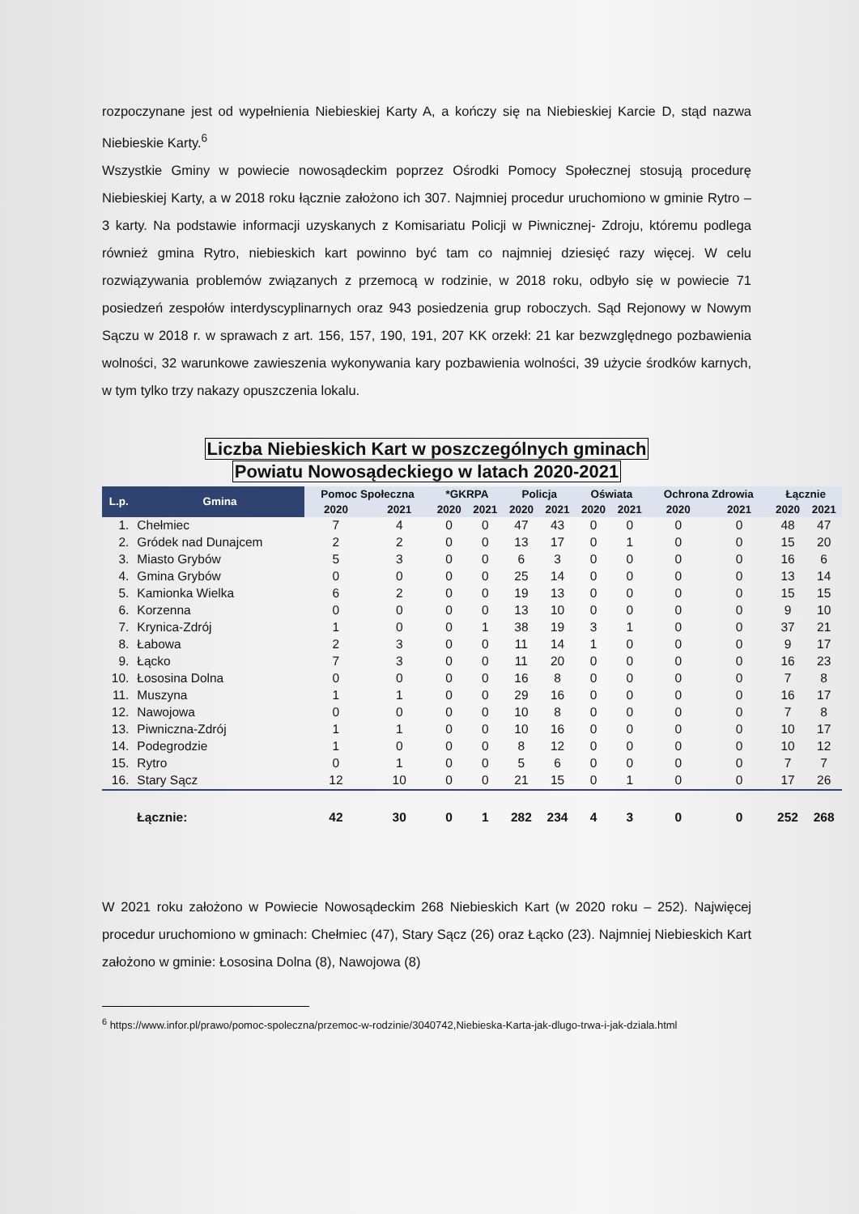rozpoczynane jest od wypełnienia Niebieskiej Karty A, a kończy się na Niebieskiej Karcie D, stąd nazwa Niebieskie Karty.<sup>6</sup>
Wszystkie Gminy w powiecie nowosądeckim poprzez Ośrodki Pomocy Społecznej stosują procedurę Niebieskiej Karty, a w 2018 roku łącznie założono ich 307. Najmniej procedur uruchomiono w gminie Rytro – 3 karty. Na podstawie informacji uzyskanych z Komisariatu Policji w Piwnicznej- Zdroju, któremu podlega również gmina Rytro, niebieskich kart powinno być tam co najmniej dziesięć razy więcej. W celu rozwiązywania problemów związanych z przemocą w rodzinie, w 2018 roku, odbyło się w powiecie 71 posiedzeń zespołów interdyscyplinarnych oraz 943 posiedzenia grup roboczych. Sąd Rejonowy w Nowym Sączu w 2018 r. w sprawach z art. 156, 157, 190, 191, 207 KK orzekł: 21 kar bezwzględnego pozbawienia wolności, 32 warunkowe zawieszenia wykonywania kary pozbawienia wolności, 39 użycie środków karnych, w tym tylko trzy nakazy opuszczenia lokalu.
Liczba Niebieskich Kart w poszczególnych gminach
Powiatu Nowosądeckiego w latach 2020-2021
| L.p. | Gmina | Pomoc Społeczna | | *GKRPA | | Policja | | Oświata | | Ochrona Zdrowia | | Łącznie | |
| --- | --- | --- | --- | --- | --- | --- | --- | --- | --- | --- | --- | --- | --- |
| | | 2020 | 2021 | 2020 | 2021 | 2020 | 2021 | 2020 | 2021 | 2020 | 2021 | 2020 | 2021 |
| 1. | Chełmiec | 7 | 4 | 0 | 0 | 47 | 43 | 0 | 0 | 0 | 0 | 48 | 47 |
| 2. | Gródek nad Dunajcem | 2 | 2 | 0 | 0 | 13 | 17 | 0 | 1 | 0 | 0 | 15 | 20 |
| 3. | Miasto Grybów | 5 | 3 | 0 | 0 | 6 | 3 | 0 | 0 | 0 | 0 | 16 | 6 |
| 4. | Gmina Grybów | 0 | 0 | 0 | 0 | 25 | 14 | 0 | 0 | 0 | 0 | 13 | 14 |
| 5. | Kamionka Wielka | 6 | 2 | 0 | 0 | 19 | 13 | 0 | 0 | 0 | 0 | 15 | 15 |
| 6. | Korzenna | 0 | 0 | 0 | 0 | 13 | 10 | 0 | 0 | 0 | 0 | 9 | 10 |
| 7. | Krynica-Zdrój | 1 | 0 | 0 | 1 | 38 | 19 | 3 | 1 | 0 | 0 | 37 | 21 |
| 8. | Łabowa | 2 | 3 | 0 | 0 | 11 | 14 | 1 | 0 | 0 | 0 | 9 | 17 |
| 9. | Łącko | 7 | 3 | 0 | 0 | 11 | 20 | 0 | 0 | 0 | 0 | 16 | 23 |
| 10. | Łososina Dolna | 0 | 0 | 0 | 0 | 16 | 8 | 0 | 0 | 0 | 0 | 7 | 8 |
| 11. | Muszyna | 1 | 1 | 0 | 0 | 29 | 16 | 0 | 0 | 0 | 0 | 16 | 17 |
| 12. | Nawojowa | 0 | 0 | 0 | 0 | 10 | 8 | 0 | 0 | 0 | 0 | 7 | 8 |
| 13. | Piwniczna-Zdrój | 1 | 1 | 0 | 0 | 10 | 16 | 0 | 0 | 0 | 0 | 10 | 17 |
| 14. | Podegrodzie | 1 | 0 | 0 | 0 | 8 | 12 | 0 | 0 | 0 | 0 | 10 | 12 |
| 15. | Rytro | 0 | 1 | 0 | 0 | 5 | 6 | 0 | 0 | 0 | 0 | 7 | 7 |
| 16. | Stary Sącz | 12 | 10 | 0 | 0 | 21 | 15 | 0 | 1 | 0 | 0 | 17 | 26 |
| | Łącznie: | 42 | 30 | 0 | 1 | 282 | 234 | 4 | 3 | 0 | 0 | 252 | 268 |
W 2021 roku założono w Powiecie Nowosądeckim 268 Niebieskich Kart (w 2020 roku – 252). Najwięcej procedur uruchomiono w gminach: Chełmiec (47), Stary Sącz (26) oraz Łącko (23). Najmniej Niebieskich Kart założono w gminie: Łososina Dolna (8), Nawojowa (8)
<sup>6</sup> https://www.infor.pl/prawo/pomoc-spoleczna/przemoc-w-rodzinie/3040742,Niebieska-Karta-jak-dlugo-trwa-i-jak-dziala.html